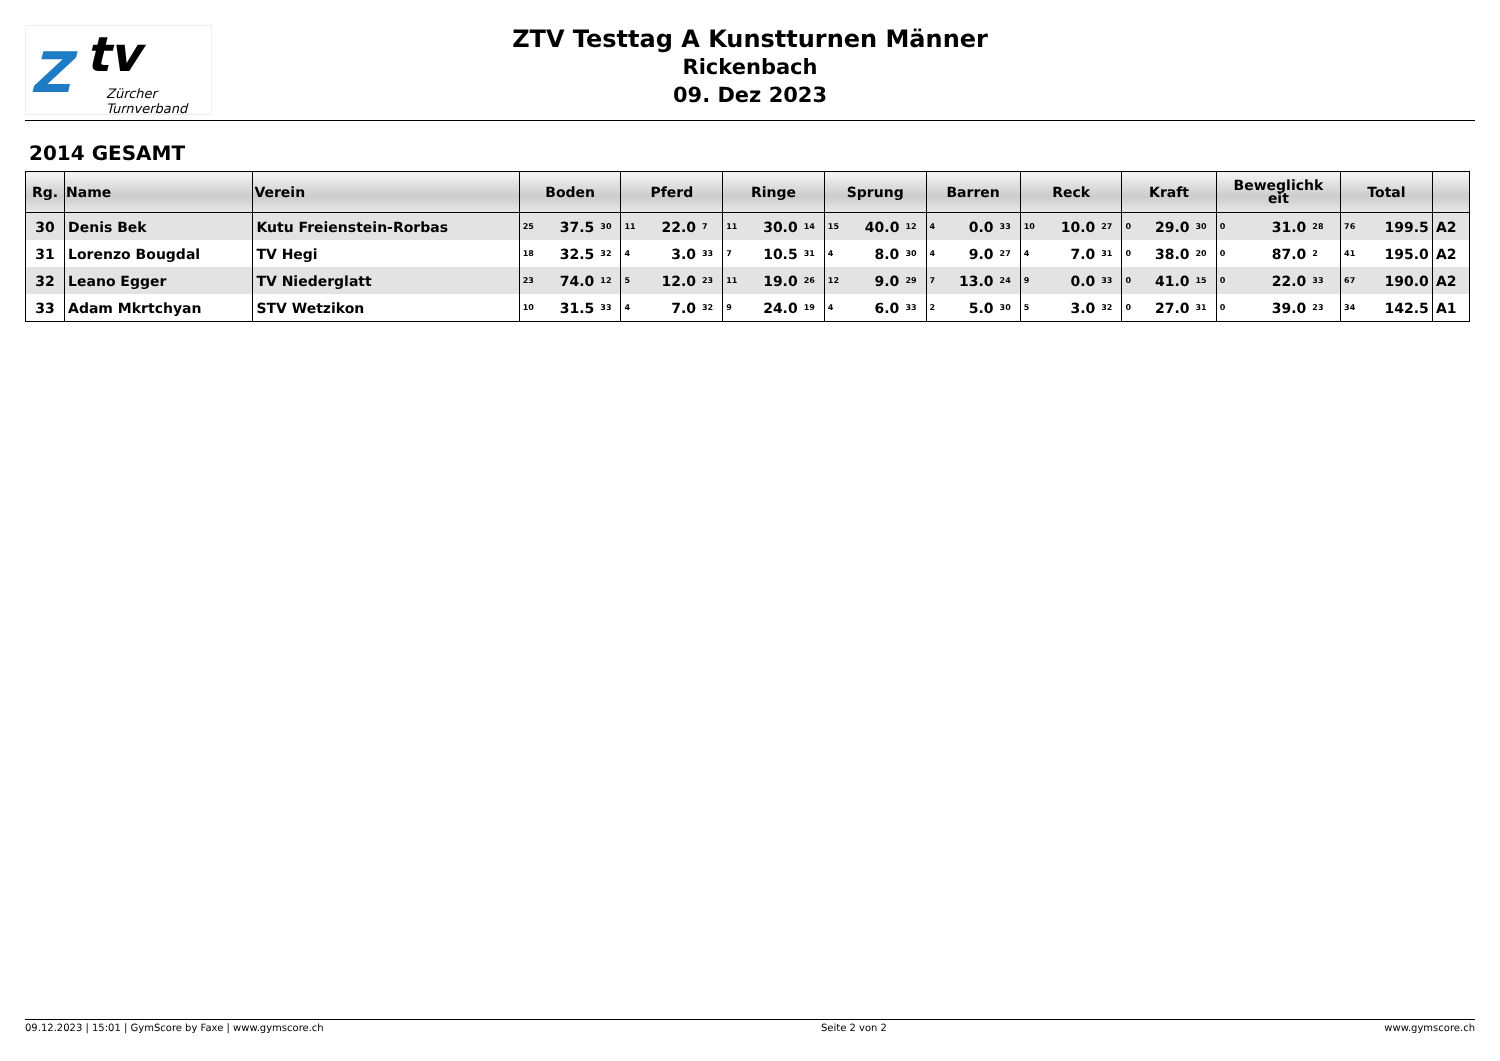Z tv
Zürcher
Turnverband
ZTV Testtag A Kunstturnen Männer
Rickenbach
09. Dez 2023
2014 GESAMT
| Rg. | Name | Verein | Boden | | | Pferd | | | Ringe | | | Sprung | | | Barren | | | Reck | | | Kraft | | | Beweglichk eit | | | Total | | |
| --- | --- | --- | --- | --- | --- | --- | --- | --- | --- | --- | --- | --- | --- | --- | --- | --- | --- | --- | --- | --- | --- | --- | --- | --- | --- | --- | --- | --- | --- |
| 30 | Denis Bek | Kutu Freienstein-Rorbas | 25 | 37.5 | 30 | 11 | 22.0 | 7 | 11 | 30.0 | 14 | 15 | 40.0 | 12 | 4 | 0.0 | 33 | 10 | 10.0 | 27 | 0 | 29.0 | 30 | 0 | 31.0 | 28 | 76 | 199.5 | A2 |
| 31 | Lorenzo Bougdal | TV Hegi | 18 | 32.5 | 32 | 4 | 3.0 | 33 | 7 | 10.5 | 31 | 4 | 8.0 | 30 | 4 | 9.0 | 27 | 4 | 7.0 | 31 | 0 | 38.0 | 20 | 0 | 87.0 | 2 | 41 | 195.0 | A2 |
| 32 | Leano Egger | TV Niederglatt | 23 | 74.0 | 12 | 5 | 12.0 | 23 | 11 | 19.0 | 26 | 12 | 9.0 | 29 | 7 | 13.0 | 24 | 9 | 0.0 | 33 | 0 | 41.0 | 15 | 0 | 22.0 | 33 | 67 | 190.0 | A2 |
| 33 | Adam Mkrtchyan | STV Wetzikon | 10 | 31.5 | 33 | 4 | 7.0 | 32 | 9 | 24.0 | 19 | 4 | 6.0 | 33 | 2 | 5.0 | 30 | 5 | 3.0 | 32 | 0 | 27.0 | 31 | 0 | 39.0 | 23 | 34 | 142.5 | A1 |
09.12.2023 | 15:01 | GymScore by Faxe | www.gymscore.ch Seite 2 von 2 www.gymscore.ch